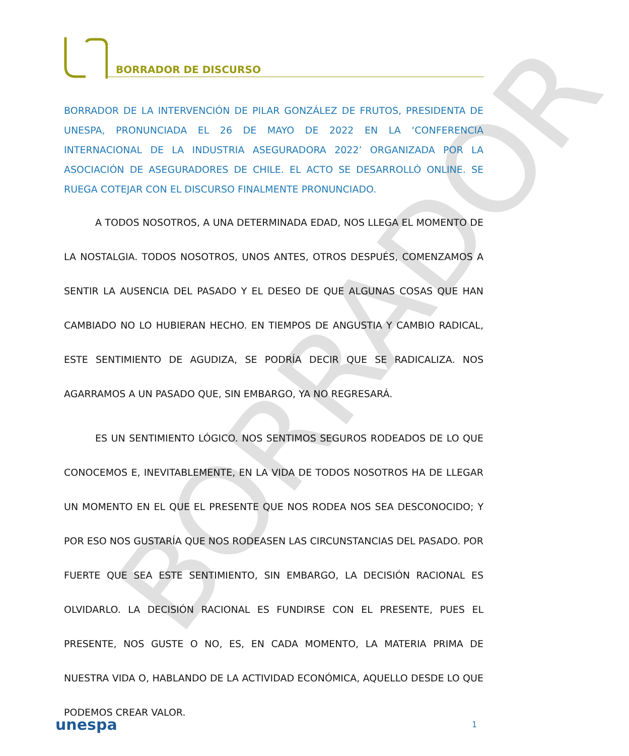BORRADOR DE DISCURSO
BORRADOR
BORRADOR DE LA INTERVENCIÓN DE PILAR GONZÁLEZ DE FRUTOS, PRESIDENTA DE UNESPA, PRONUNCIADA EL 26 DE MAYO DE 2022 EN LA ‘CONFERENCIA INTERNACIONAL DE LA INDUSTRIA ASEGURADORA 2022’ ORGANIZADA POR LA ASOCIACIÓN DE ASEGURADORES DE CHILE. EL ACTO SE DESARROLLÓ ONLINE. SE RUEGA COTEJAR CON EL DISCURSO FINALMENTE PRONUNCIADO.
A TODOS NOSOTROS, A UNA DETERMINADA EDAD, NOS LLEGA EL MOMENTO DE LA NOSTALGIA. TODOS NOSOTROS, UNOS ANTES, OTROS DESPUÉS, COMENZAMOS A SENTIR LA AUSENCIA DEL PASADO Y EL DESEO DE QUE ALGUNAS COSAS QUE HAN CAMBIADO NO LO HUBIERAN HECHO. EN TIEMPOS DE ANGUSTIA Y CAMBIO RADICAL, ESTE SENTIMIENTO DE AGUDIZA, SE PODRÍA DECIR QUE SE RADICALIZA. NOS AGARRAMOS A UN PASADO QUE, SIN EMBARGO, YA NO REGRESARÁ.
ES UN SENTIMIENTO LÓGICO. NOS SENTIMOS SEGUROS RODEADOS DE LO QUE CONOCEMOS E, INEVITABLEMENTE, EN LA VIDA DE TODOS NOSOTROS HA DE LLEGAR UN MOMENTO EN EL QUE EL PRESENTE QUE NOS RODEA NOS SEA DESCONOCIDO; Y POR ESO NOS GUSTARÍA QUE NOS RODEASEN LAS CIRCUNSTANCIAS DEL PASADO. POR FUERTE QUE SEA ESTE SENTIMIENTO, SIN EMBARGO, LA DECISIÓN RACIONAL ES OLVIDARLO. LA DECISIÓN RACIONAL ES FUNDIRSE CON EL PRESENTE, PUES EL PRESENTE, NOS GUSTE O NO, ES, EN CADA MOMENTO, LA MATERIA PRIMA DE NUESTRA VIDA O, HABLANDO DE LA ACTIVIDAD ECONÓMICA, AQUELLO DESDE LO QUE PODEMOS CREAR VALOR.
unespa 1